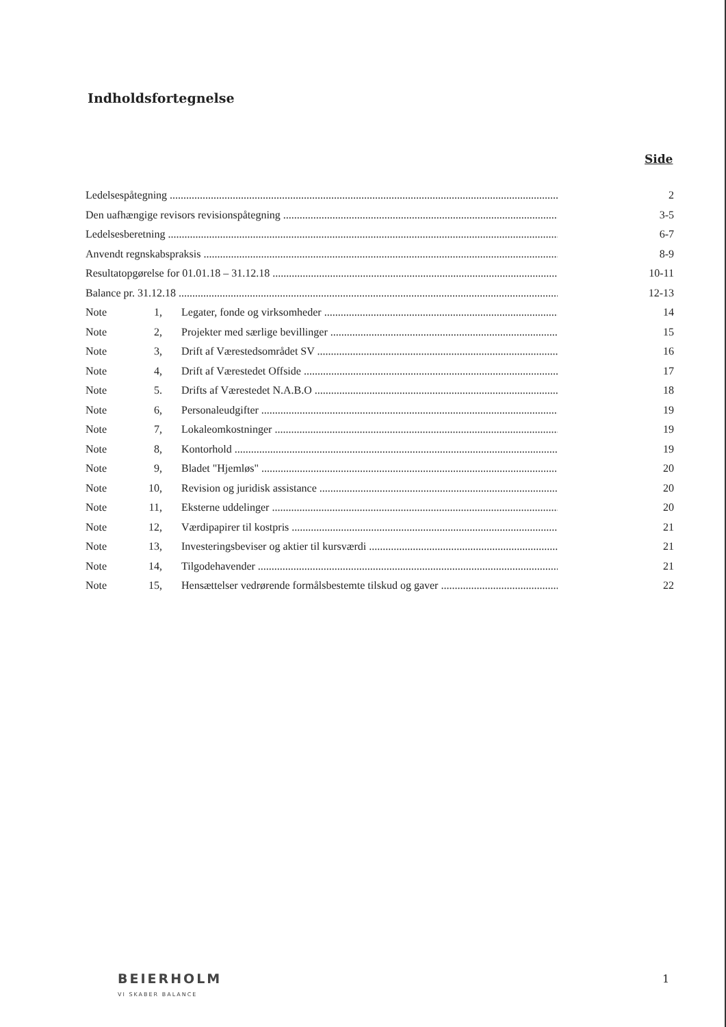Indholdsfortegnelse
Side
Ledelsespåtegning 2
Den uafhængige revisors revisionspåtegning 3-5
Ledelsesberetning 6-7
Anvendt regnskabspraksis 8-9
Resultatopgørelse for 01.01.18 – 31.12.18 10-11
Balance pr. 31.12.18 12-13
Note 1, Legater, fonde og virksomheder 14
Note 2, Projekter med særlige bevillinger 15
Note 3, Drift af Værestedsområdet SV 16
Note 4, Drift af Værestedet Offside 17
Note 5. Drifts af Værestedet N.A.B.O 18
Note 6, Personaleudgifter 19
Note 7, Lokaleomkostninger 19
Note 8, Kontorhold 19
Note 9, Bladet "Hjemløs" 20
Note 10, Revision og juridisk assistance 20
Note 11, Eksterne uddelinger 20
Note 12, Værdipapirer til kostpris 21
Note 13, Investeringsbeviser og aktier til kursværdi 21
Note 14, Tilgodehavender 21
Note 15, Hensættelser vedrørende formålsbestemte tilskud og gaver 22
BEIERHOLM
VI SKABER BALANCE
1